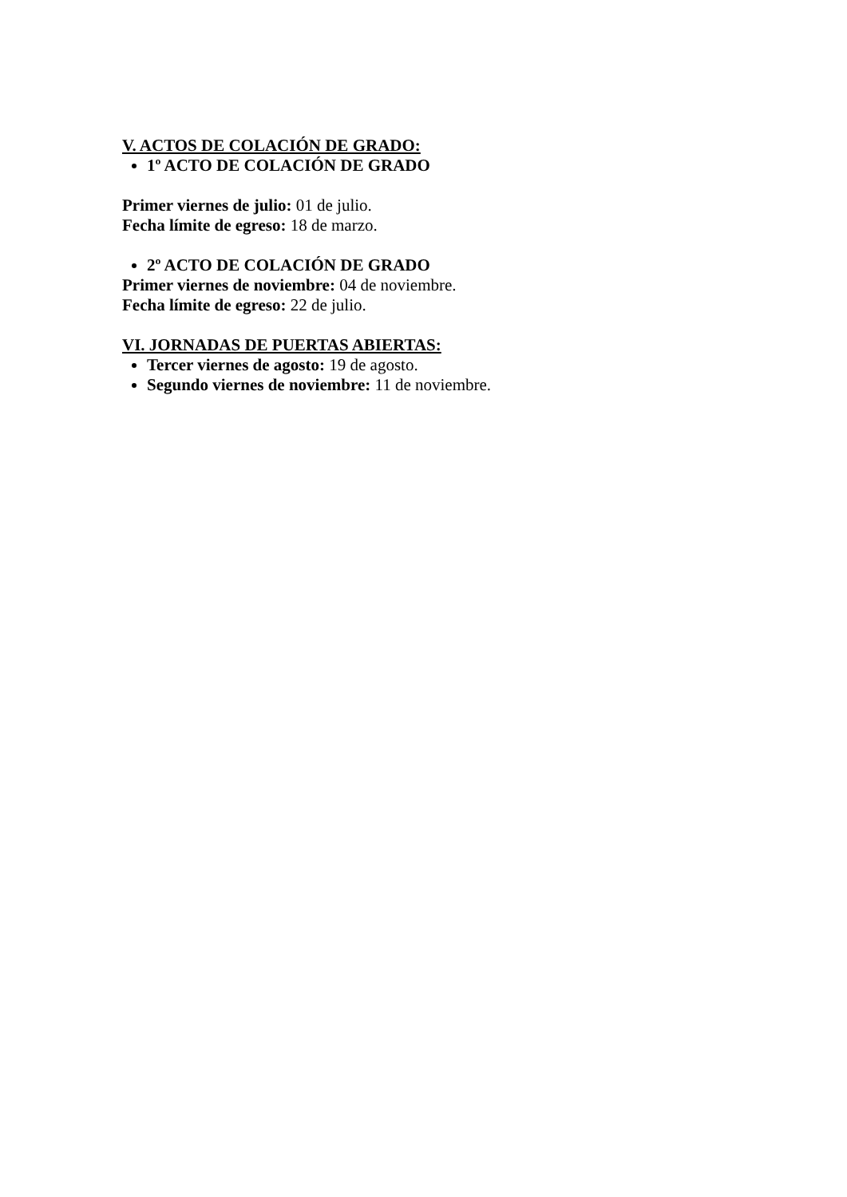V. ACTOS DE COLACIÓN DE GRADO:
1º ACTO DE COLACIÓN DE GRADO
Primer viernes de julio: 01 de julio.
Fecha límite de egreso: 18 de marzo.
2º ACTO DE COLACIÓN DE GRADO
Primer viernes de noviembre: 04 de noviembre.
Fecha límite de egreso: 22 de julio.
VI. JORNADAS DE PUERTAS ABIERTAS:
Tercer viernes de agosto: 19 de agosto.
Segundo viernes de noviembre: 11 de noviembre.